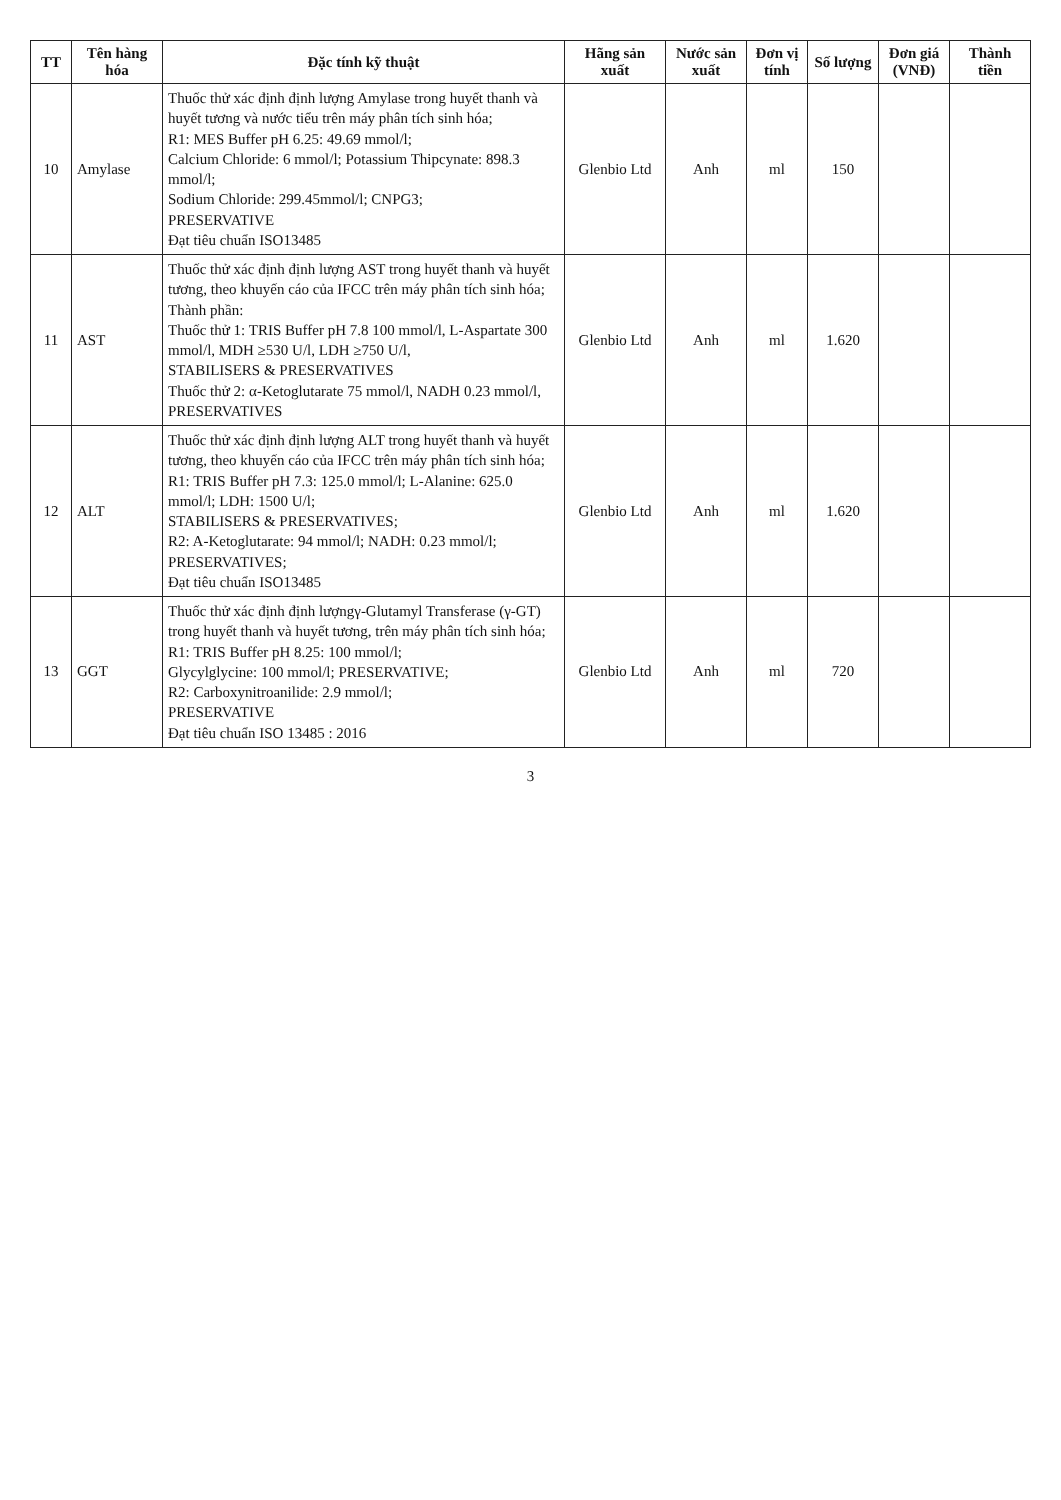| TT | Tên hàng hóa | Đặc tính kỹ thuật | Hãng sản xuất | Nước sản xuất | Đơn vị tính | Số lượng | Đơn giá (VNĐ) | Thành tiền |
| --- | --- | --- | --- | --- | --- | --- | --- | --- |
| 10 | Amylase | Thuốc thử xác định định lượng Amylase trong huyết thanh và huyết tương và nước tiểu trên máy phân tích sinh hóa; R1: MES Buffer pH 6.25: 49.69 mmol/l; Calcium Chloride: 6 mmol/l; Potassium Thipcynate: 898.3 mmol/l; Sodium Chloride: 299.45mmol/l; CNPG3; PRESERVATIVE Đạt tiêu chuẩn ISO13485 | Glenbio Ltd | Anh | ml | 150 | | |
| 11 | AST | Thuốc thử xác định định lượng AST trong huyết thanh và huyết tương, theo khuyến cáo của IFCC trên máy phân tích sinh hóa; Thành phần: Thuốc thử 1: TRIS Buffer pH 7.8 100 mmol/l, L-Aspartate 300 mmol/l, MDH ≥530 U/l, LDH ≥750 U/l, STABILISERS & PRESERVATIVES Thuốc thử 2: α-Ketoglutarate 75 mmol/l, NADH 0.23 mmol/l, PRESERVATIVES | Glenbio Ltd | Anh | ml | 1.620 | | |
| 12 | ALT | Thuốc thử xác định định lượng ALT trong huyết thanh và huyết tương, theo khuyến cáo của IFCC trên máy phân tích sinh hóa; R1: TRIS Buffer pH 7.3: 125.0 mmol/l; L-Alanine: 625.0 mmol/l; LDH: 1500 U/l; STABILISERS & PRESERVATIVES; R2: A-Ketoglutarate: 94 mmol/l; NADH: 0.23 mmol/l; PRESERVATIVES; Đạt tiêu chuẩn ISO13485 | Glenbio Ltd | Anh | ml | 1.620 | | |
| 13 | GGT | Thuốc thử xác định định lượngγ-Glutamyl Transferase (γ-GT) trong huyết thanh và huyết tương, trên máy phân tích sinh hóa; R1: TRIS Buffer pH 8.25: 100 mmol/l; Glycylglycine: 100 mmol/l; PRESERVATIVE; R2: Carboxynitroanilide: 2.9 mmol/l; PRESERVATIVE Đạt tiêu chuẩn ISO 13485 : 2016 | Glenbio Ltd | Anh | ml | 720 | | |
3